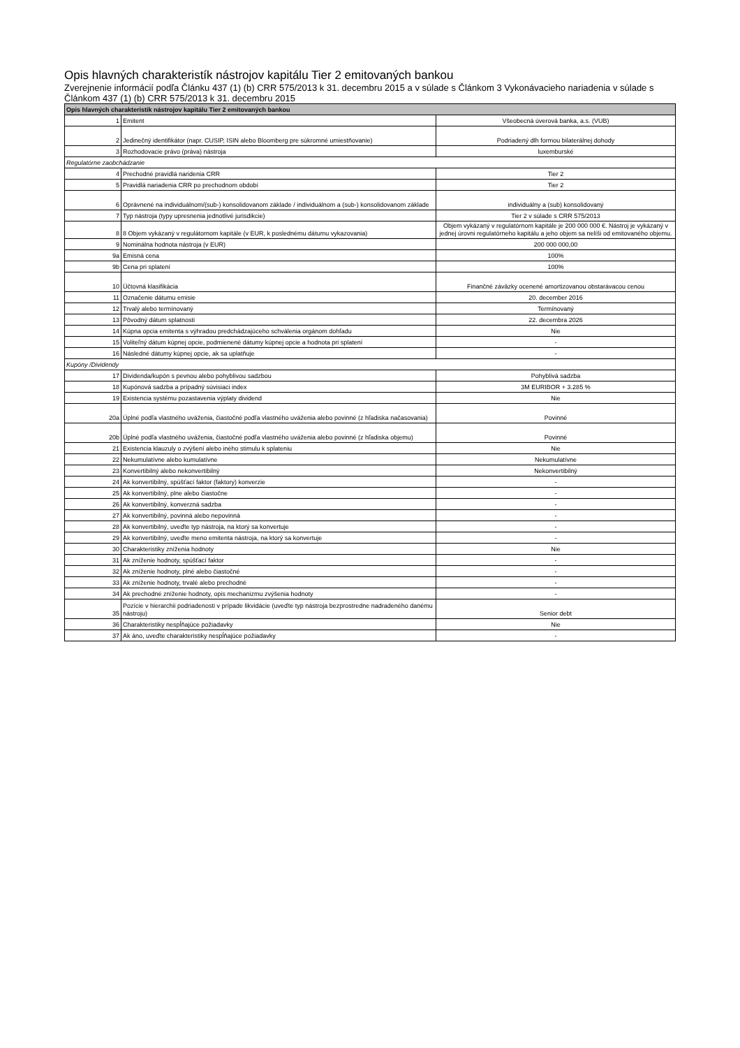Opis hlavných charakteristík nástrojov kapitálu Tier 2 emitovaných bankou
Zverejnenie informácií podľa Článku 437 (1) (b) CRR 575/2013 k 31. decembru 2015 a v súlade s Článkom 3 Vykonávacieho nariadenia v súlade s Článkom 437 (1) (b) CRR 575/2013 k 31. decembru 2015
| Opis hlavných charakteristík nástrojov kapitálu Tier 2 emitovaných bankou | | |
| --- | --- | --- |
| 1 | Emitent | Všeobecná úverová banka, a.s. (VUB) |
| 2 | Jedinečný identifikátor (napr. CUSIP, ISIN alebo Bloomberg pre súkromné umiestňovanie) | Podriadený dlh formou bilaterálnej dohody |
| 3 | Rozhodovacie právo (práva) nástroja | luxemburské |
| Regulatórne zaobchádzanie | | |
| 4 | Prechodné pravidlá naridenia CRR | Tier 2 |
| 5 | Pravidlá nariadenia CRR po prechodnom období | Tier 2 |
| 6 | Oprávnené na individuálnom/(sub-) konsolidovanom základe / individuálnom a (sub-) konsolidovanom základe | individuálny a (sub) konsolidovaný |
| 7 | Typ nástroja (typy upresnenia jednotlivé jurisdikcie) | Tier 2 v súlade s CRR 575/2013 |
| 8 | 8 Objem vykázaný v regulátornom kapitále (v EUR, k poslednému dátumu vykazovania) | Objem vykázaný v regulatórnom kapitále je 200 000 000 €. Nástroj je vykázaný v jednej úrovni regulatórneho kapitálu a jeho objem sa nelíši od emitovaného objemu. |
| 9 | Nominálna hodnota nástroja (v EUR) | 200 000 000,00 |
| 9a | Emisná cena | 100% |
| 9b | Cena pri splatení | 100% |
| 10 | Účtovná klasifikácia | Finančné záväzky ocenené amortizovanou obstarávacou cenou |
| 11 | Označenie dátumu emisie | 20. december 2016 |
| 12 | Trvalý alebo termínovaný | Termínovaný |
| 13 | Pôvodný dátum splatnosti | 22. decembra 2026 |
| 14 | Kúpna opcia emitenta s výhradou predchádzajúceho schválenia orgánom dohľadu | Nie |
| 15 | Voliteľný dátum kúpnej opcie, podmienené dátumy kúpnej opcie a hodnota pri splatení | - |
| 16 | Následné dátumy kúpnej opcie, ak sa uplatňuje | - |
| Kupóny /Dividendy | | |
| 17 | Dividenda/kupón s pevnou alebo pohyblivou sadzbou | Pohyblivá sadzba |
| 18 | Kupónová sadzba a prípadný súvisiaci index | 3M EURIBOR + 3.285 % |
| 19 | Existencia systému pozastavenia výplaty dividend | Nie |
| 20a | Úplné podľa vlastného uváženia, čiastočné podľa vlastného uváženia alebo povinné (z hľadiska načasovania) | Povinné |
| 20b | Úplné podľa vlastného uváženia, čiastočné podľa vlastného uváženia alebo povinné (z hľadiska objemu) | Povinné |
| 21 | Existencia klauzuly o zvýšení alebo iného stimulu k splateniu | Nie |
| 22 | Nekumulatívne alebo kumulatívne | Nekumulatívne |
| 23 | Konvertibilný alebo nekonvertibilný | Nekonvertibilný |
| 24 | Ak konvertibilný, spúšťací faktor (faktory) konverzie | - |
| 25 | Ak konvertibilný, plne alebo čiastočne | - |
| 26 | Ak konvertibilný, konverzná sadzba | - |
| 27 | Ak konvertibilný, povinná alebo nepovinná | - |
| 28 | Ak konvertibilný, uveďte typ nástroja, na ktorý sa konvertuje | - |
| 29 | Ak konvertibilný, uveďte meno emitenta nástroja, na ktorý sa konvertuje | - |
| 30 | Charakteristiky zníženia hodnoty | Nie |
| 31 | Ak zníženie hodnoty, spúšťací faktor | - |
| 32 | Ak zníženie hodnoty, plné alebo čiastočné | - |
| 33 | Ak zníženie hodnoty, trvalé alebo prechodné | - |
| 34 | Ak prechodné zníženie hodnoty, opis mechanizmu zvýšenia hodnoty | - |
| 35 | Pozície v hierarchii podriadenosti v prípade likvidácie (uveďte typ nástroja bezprostredne nadradeného danému nástroju) | Senior debt |
| 36 | Charakteristiky nespĺňajúce požiadavky | Nie |
| 37 | Ak áno, uveďte charakteristiky nespĺňajúce požiadavky | - |